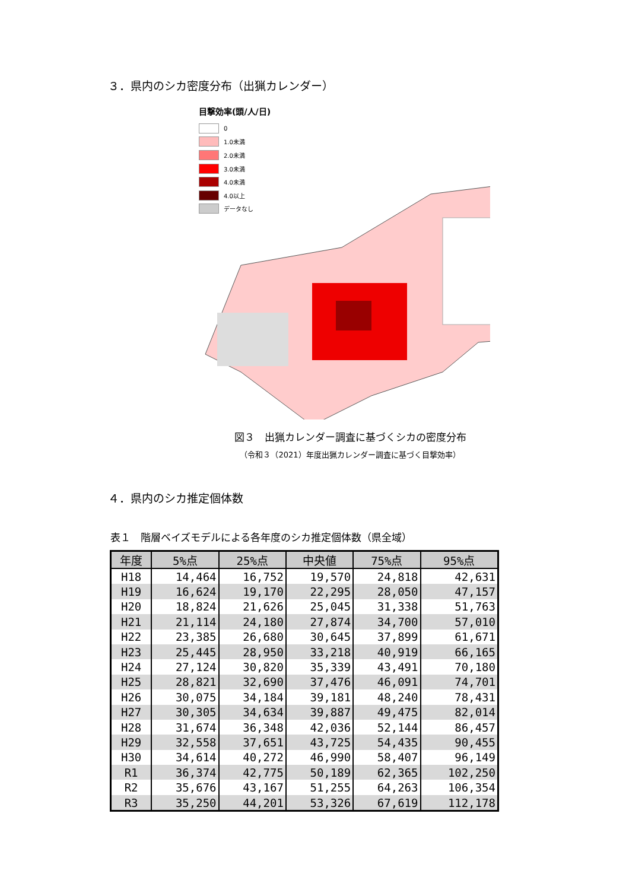３．県内のシカ密度分布（出猟カレンダー）
目撃効率(頭/人/日)
0
1.0未満
2.0未満
3.0未満
4.0未満
4.0以上
データなし
図３　出猟カレンダー調査に基づくシカの密度分布
（令和３（2021）年度出猟カレンダー調査に基づく目撃効率）
４．県内のシカ推定個体数
表１　階層ベイズモデルによる各年度のシカ推定個体数（県全域）
| 年度 | 5%点 | 25%点 | 中央値 | 75%点 | 95%点 |
| --- | --- | --- | --- | --- | --- |
| H18 | 14,464 | 16,752 | 19,570 | 24,818 | 42,631 |
| H19 | 16,624 | 19,170 | 22,295 | 28,050 | 47,157 |
| H20 | 18,824 | 21,626 | 25,045 | 31,338 | 51,763 |
| H21 | 21,114 | 24,180 | 27,874 | 34,700 | 57,010 |
| H22 | 23,385 | 26,680 | 30,645 | 37,899 | 61,671 |
| H23 | 25,445 | 28,950 | 33,218 | 40,919 | 66,165 |
| H24 | 27,124 | 30,820 | 35,339 | 43,491 | 70,180 |
| H25 | 28,821 | 32,690 | 37,476 | 46,091 | 74,701 |
| H26 | 30,075 | 34,184 | 39,181 | 48,240 | 78,431 |
| H27 | 30,305 | 34,634 | 39,887 | 49,475 | 82,014 |
| H28 | 31,674 | 36,348 | 42,036 | 52,144 | 86,457 |
| H29 | 32,558 | 37,651 | 43,725 | 54,435 | 90,455 |
| H30 | 34,614 | 40,272 | 46,990 | 58,407 | 96,149 |
| R1 | 36,374 | 42,775 | 50,189 | 62,365 | 102,250 |
| R2 | 35,676 | 43,167 | 51,255 | 64,263 | 106,354 |
| R3 | 35,250 | 44,201 | 53,326 | 67,619 | 112,178 |